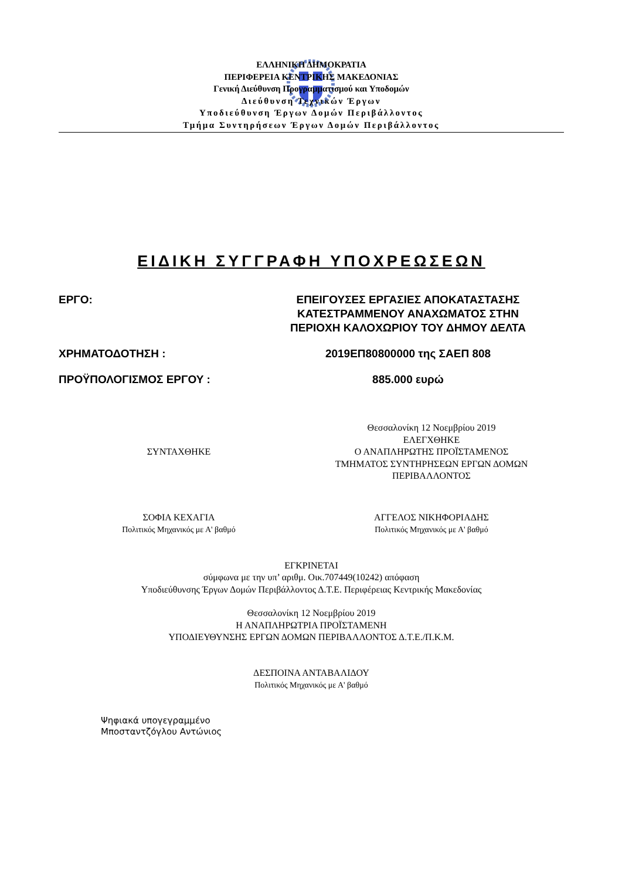ΕΛΛΗΝΙΚΗ ΔΗΜΟΚΡΑΤΙΑ
ΠΕΡΙΦΕΡΕΙΑ ΚΕΝΤΡΙΚΗΣ ΜΑΚΕΔΟΝΙΑΣ
Γενική Διεύθυνση Προγραμματισμού και Υποδομών
Διεύθυνση Τεχνικών Έργων
Υποδιεύθυνση Έργων Δομών Περιβάλλοντος
Τμήμα Συντηρήσεων Έργων Δομών Περιβάλλοντος
ΕΙΔΙΚΗ ΣΥΓΓΡΑΦΗ ΥΠΟΧΡΕΩΣΕΩΝ
ΕΡΓΟ: ΕΠΕΙΓΟΥΣΕΣ ΕΡΓΑΣΙΕΣ ΑΠΟΚΑΤΑΣΤΑΣΗΣ
ΚΑΤΕΣΤΡΑΜΜΕΝΟΥ ΑΝΑΧΩΜΑΤΟΣ ΣΤΗΝ
ΠΕΡΙΟΧΗ ΚΑΛΟΧΩΡΙΟΥ ΤΟΥ ΔΗΜΟΥ ΔΕΛΤΑ
ΧΡΗΜΑΤΟΔΟΤΗΣΗ : 2019ΕΠ80800000 της ΣΑΕΠ 808
ΠΡΟΫΠΟΛΟΓΙΣΜΟΣ ΕΡΓΟΥ : 885.000 ευρώ
ΣΥΝΤΑΧΘΗΚΕ
Θεσσαλονίκη 12 Νοεμβρίου 2019
ΕΛΕΓΧΘΗΚΕ
Ο ΑΝΑΠΛΗΡΩΤΗΣ ΠΡΟΪΣΤΑΜΕΝΟΣ
ΤΜΗΜΑΤΟΣ ΣΥΝΤΗΡΗΣΕΩΝ ΕΡΓΩΝ ΔΟΜΩΝ
ΠΕΡΙΒΑΛΛΟΝΤΟΣ
ΣΟΦΙΑ ΚΕΧΑΓΙΑ
Πολιτικός Μηχανικός με Α' βαθμό
ΑΓΓΕΛΟΣ ΝΙΚΗΦΟΡΙΑΔΗΣ
Πολιτικός Μηχανικός με Α' βαθμό
ΕΓΚΡΙΝΕΤΑΙ
σύμφωνα με την υπ’ αριθμ. Οικ.707449(10242) απόφαση
Υποδιεύθυνσης Έργων Δομών Περιβάλλοντος Δ.Τ.Ε. Περιφέρειας Κεντρικής Μακεδονίας
Θεσσαλονίκη 12 Νοεμβρίου 2019
Η ΑΝΑΠΛΗΡΩΤΡΙΑ ΠΡΟΪΣΤΑΜΕΝΗ
ΥΠΟΔΙΕΥΘΥΝΣΗΣ ΕΡΓΩΝ ΔΟΜΩΝ ΠΕΡΙΒΑΛΛΟΝΤΟΣ Δ.Τ.Ε./Π.Κ.Μ.
ΔΕΣΠΟΙΝΑ ΑΝΤΑΒΑΛΙΔΟΥ
Πολιτικός Μηχανικός με Α' βαθμό
Ψηφιακά υπογεγραμμένο
Μποσταντζόγλου Αντώνιος